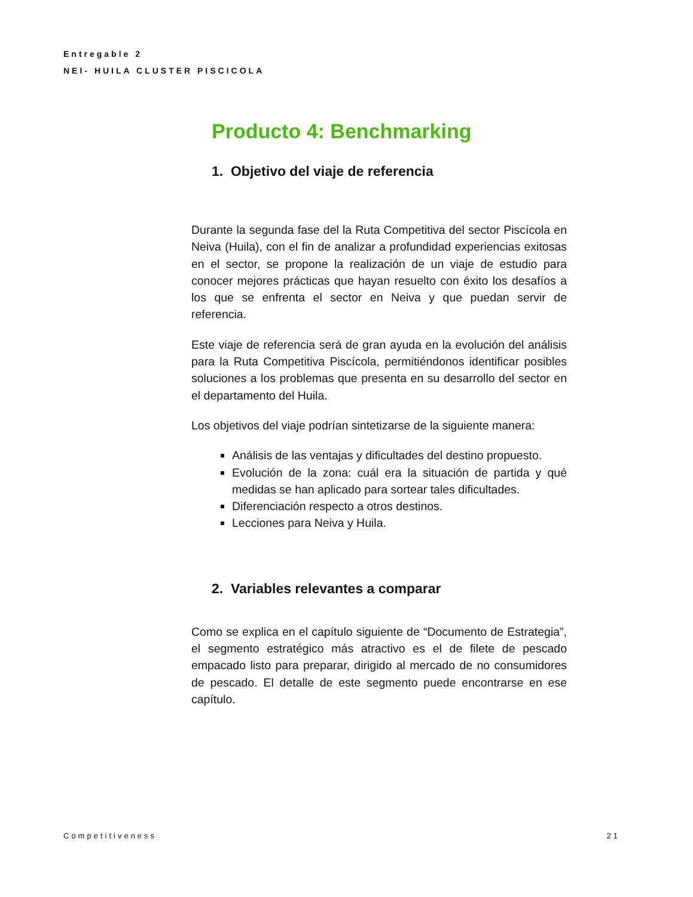Entregable 2
NEI- HUILA CLUSTER PISCICOLA
Producto 4: Benchmarking
1. Objetivo del viaje de referencia
Durante la segunda fase del la Ruta Competitiva del sector Piscícola en Neiva (Huila), con el fin de analizar a profundidad experiencias exitosas en el sector, se propone la realización de un viaje de estudio para conocer mejores prácticas que hayan resuelto con éxito los desafíos a los que se enfrenta el sector en Neiva y que puedan servir de referencia.
Este viaje de referencia será de gran ayuda en la evolución del análisis para la Ruta Competitiva Piscícola, permitiéndonos identificar posibles soluciones a los problemas que presenta en su desarrollo del sector en el departamento del Huila.
Los objetivos del viaje podrían sintetizarse de la siguiente manera:
Análisis de las ventajas y dificultades del destino propuesto.
Evolución de la zona: cuál era la situación de partida y qué medidas se han aplicado para sortear tales dificultades.
Diferenciación respecto a otros destinos.
Lecciones para Neiva y Huila.
2. Variables relevantes a comparar
Como se explica en el capítulo siguiente de “Documento de Estrategia”, el segmento estratégico más atractivo es el de filete de pescado empacado listo para preparar, dirigido al mercado de no consumidores de pescado. El detalle de este segmento puede encontrarse en ese capítulo.
Competitiveness 21